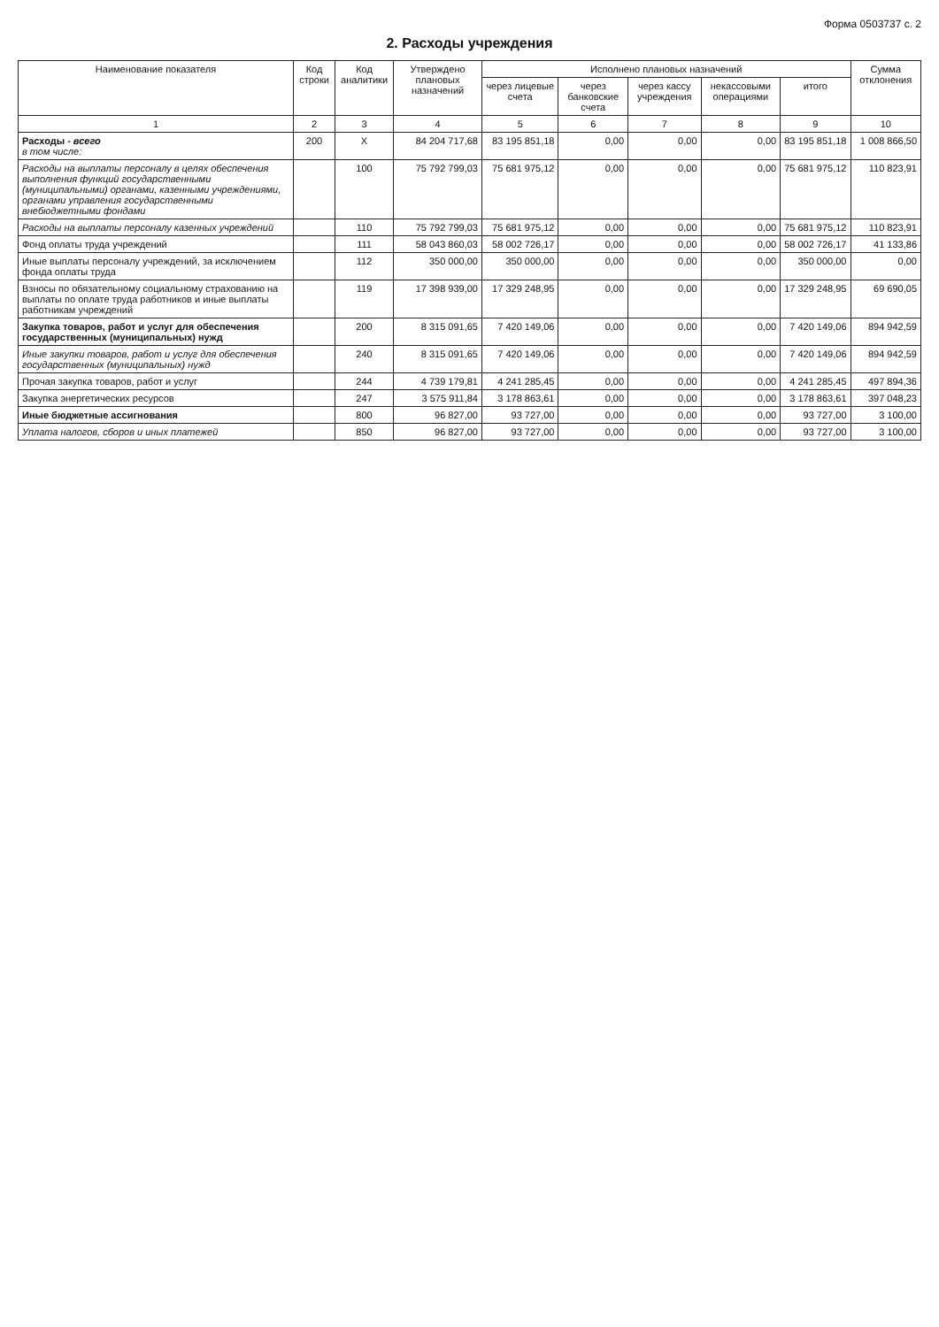Форма 0503737 с. 2
2. Расходы учреждения
| Наименование показателя | Код строки | Код аналитики | Утверждено плановых назначений | Исполнено плановых назначений | | | | | Сумма отклонения |
| --- | --- | --- | --- | --- | --- | --- | --- | --- | --- |
| | | | | через лицевые счета | через банковские счета | через кассу учреждения | некассовыми операциями | итого | |
| 1 | 2 | 3 | 4 | 5 | 6 | 7 | 8 | 9 | 10 |
| Расходы - всего в том числе: | 200 | X | 84 204 717,68 | 83 195 851,18 | 0,00 | 0,00 | 0,00 | 83 195 851,18 | 1 008 866,50 |
| Расходы на выплаты персоналу в целях обеспечения выполнения функций государственными (муниципальными) органами, казенными учреждениями, органами управления государственными внебюджетными фондами | | 100 | 75 792 799,03 | 75 681 975,12 | 0,00 | 0,00 | 0,00 | 75 681 975,12 | 110 823,91 |
| Расходы на выплаты персоналу казенных учреждений | | 110 | 75 792 799,03 | 75 681 975,12 | 0,00 | 0,00 | 0,00 | 75 681 975,12 | 110 823,91 |
| Фонд оплаты труда учреждений | | 111 | 58 043 860,03 | 58 002 726,17 | 0,00 | 0,00 | 0,00 | 58 002 726,17 | 41 133,86 |
| Иные выплаты персоналу учреждений, за исключением фонда оплаты труда | | 112 | 350 000,00 | 350 000,00 | 0,00 | 0,00 | 0,00 | 350 000,00 | 0,00 |
| Взносы по обязательному социальному страхованию на выплаты по оплате труда работников и иные выплаты работникам учреждений | | 119 | 17 398 939,00 | 17 329 248,95 | 0,00 | 0,00 | 0,00 | 17 329 248,95 | 69 690,05 |
| Закупка товаров, работ и услуг для обеспечения государственных (муниципальных) нужд | | 200 | 8 315 091,65 | 7 420 149,06 | 0,00 | 0,00 | 0,00 | 7 420 149,06 | 894 942,59 |
| Иные закупки товаров, работ и услуг для обеспечения государственных (муниципальных) нужд | | 240 | 8 315 091,65 | 7 420 149,06 | 0,00 | 0,00 | 0,00 | 7 420 149,06 | 894 942,59 |
| Прочая закупка товаров, работ и услуг | | 244 | 4 739 179,81 | 4 241 285,45 | 0,00 | 0,00 | 0,00 | 4 241 285,45 | 497 894,36 |
| Закупка энергетических ресурсов | | 247 | 3 575 911,84 | 3 178 863,61 | 0,00 | 0,00 | 0,00 | 3 178 863,61 | 397 048,23 |
| Иные бюджетные ассигнования | | 800 | 96 827,00 | 93 727,00 | 0,00 | 0,00 | 0,00 | 93 727,00 | 3 100,00 |
| Уплата налогов, сборов и иных платежей | | 850 | 96 827,00 | 93 727,00 | 0,00 | 0,00 | 0,00 | 93 727,00 | 3 100,00 |